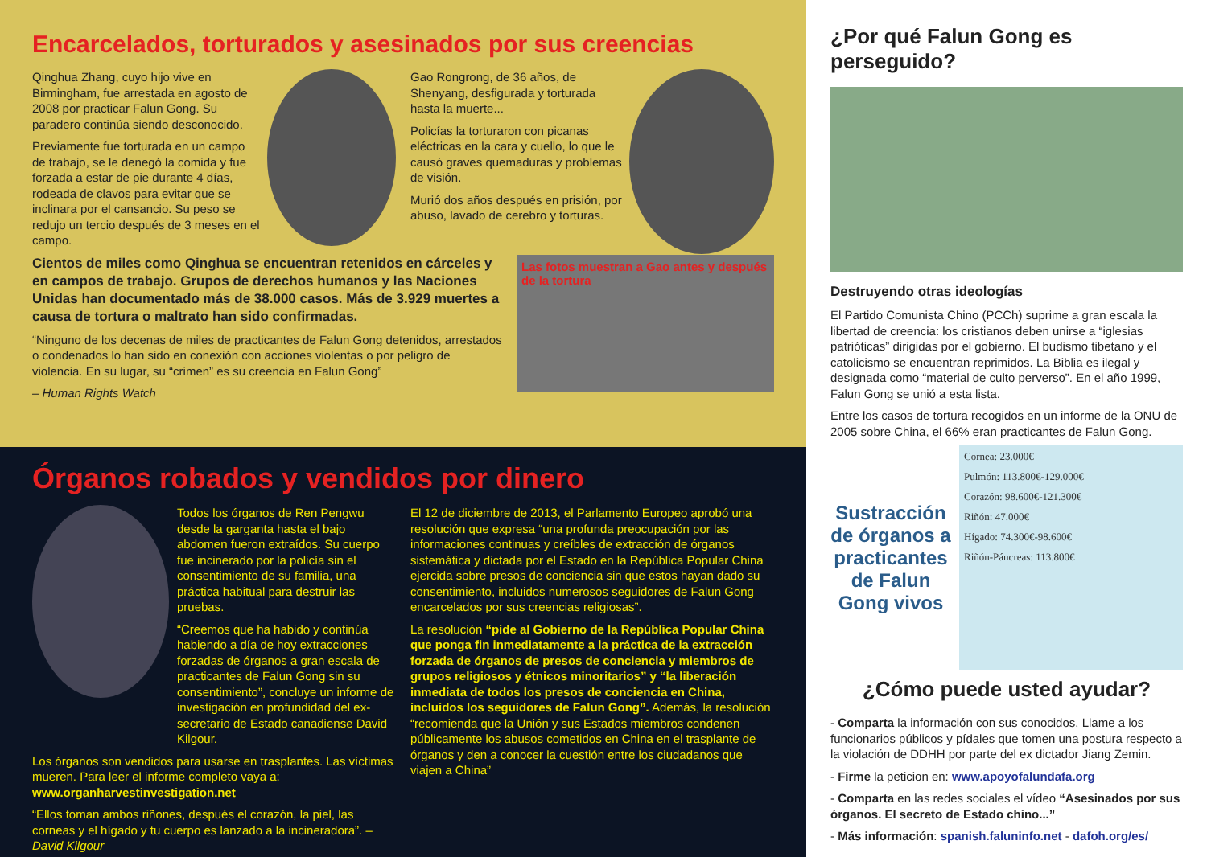Encarcelados, torturados y asesinados por sus creencias
Qinghua Zhang, cuyo hijo vive en Birmingham, fue arrestada en agosto de 2008 por practicar Falun Gong. Su paradero continúa siendo desconocido.
Previamente fue torturada en un campo de trabajo, se le denegó la comida y fue forzada a estar de pie durante 4 días, rodeada de clavos para evitar que se inclinara por el cansancio. Su peso se redujo un tercio después de 3 meses en el campo.
Gao Rongrong, de 36 años, de Shenyang, desfigurada y torturada hasta la muerte...
Policías la torturaron con picanas eléctricas en la cara y cuello, lo que le causó graves quemaduras y problemas de visión.
Murió dos años después en prisión, por abuso, lavado de cerebro y torturas.
Cientos de miles como Qinghua se encuentran retenidos en cárceles y en campos de trabajo. Grupos de derechos humanos y las Naciones Unidas han documentado más de 38.000 casos. Más de 3.929 muertes a causa de tortura o maltrato han sido confirmadas.
“Ninguno de los decenas de miles de practicantes de Falun Gong detenidos, arrestados o condenados lo han sido en conexión con acciones violentas o por peligro de violencia. En su lugar, su “crimen” es su creencia en Falun Gong”
– Human Rights Watch
Las fotos muestran a Gao antes y después de la tortura
Órganos robados y vendidos por dinero
Todos los órganos de Ren Pengwu desde la garganta hasta el bajo abdomen fueron extraídos. Su cuerpo fue incinerado por la policía sin el consentimiento de su familia, una práctica habitual para destruir las pruebas.
“Creemos que ha habido y continúa habiendo a día de hoy extracciones forzadas de órganos a gran escala de practicantes de Falun Gong sin su consentimiento”, concluye un informe de investigación en profundidad del ex-secretario de Estado canadiense David Kilgour.
Los órganos son vendidos para usarse en trasplantes. Las víctimas mueren. Para leer el informe completo vaya a: www.organharvestinvestigation.net
“Ellos toman ambos riñones, después el corazón, la piel, las corneas y el hígado y tu cuerpo es lanzado a la incineradora”. – David Kilgour
El 12 de diciembre de 2013, el Parlamento Europeo aprobó una resolución que expresa “una profunda preocupación por las informaciones continuas y creíbles de extracción de órganos sistemática y dictada por el Estado en la República Popular China ejercida sobre presos de conciencia sin que estos hayan dado su consentimiento, incluidos numerosos seguidores de Falun Gong encarcelados por sus creencias religiosas”.
La resolución “pide al Gobierno de la República Popular China que ponga fin inmediatamente a la práctica de la extracción forzada de órganos de presos de conciencia y miembros de grupos religiosos y étnicos minoritarios” y “la liberación inmediata de todos los presos de conciencia en China, incluidos los seguidores de Falun Gong”. Además, la resolución “recomienda que la Unión y sus Estados miembros condenen públicamente los abusos cometidos en China en el trasplante de órganos y den a conocer la cuestión entre los ciudadanos que viajen a China”
¿Por qué Falun Gong es perseguido?
Destruyendo otras ideologías
El Partido Comunista Chino (PCCh) suprime a gran escala la libertad de creencia: los cristianos deben unirse a “iglesias patrióticas” dirigidas por el gobierno. El budismo tibetano y el catolicismo se encuentran reprimidos. La Biblia es ilegal y designada como “material de culto perverso”. En el año 1999, Falun Gong se unió a esta lista.
Entre los casos de tortura recogidos en un informe de la ONU de 2005 sobre China, el 66% eran practicantes de Falun Gong.
Sustracción de órganos a practicantes de Falun Gong vivos
Cornea: 23.000€
Pulmón: 113.800€-129.000€
Corazón: 98.600€-121.300€
Riñón: 47.000€
Hígado: 74.300€-98.600€
Riñón-Páncreas: 113.800€
¿Cómo puede usted ayudar?
- Comparta la información con sus conocidos. Llame a los funcionarios públicos y pídales que tomen una postura respecto a la violación de DDHH por parte del ex dictador Jiang Zemin.
- Firme la peticion en: www.apoyofalundafa.org
- Comparta en las redes sociales el vídeo “Asesinados por sus órganos. El secreto de Estado chino...”
- Más información: spanish.faluninfo.net - dafoh.org/es/